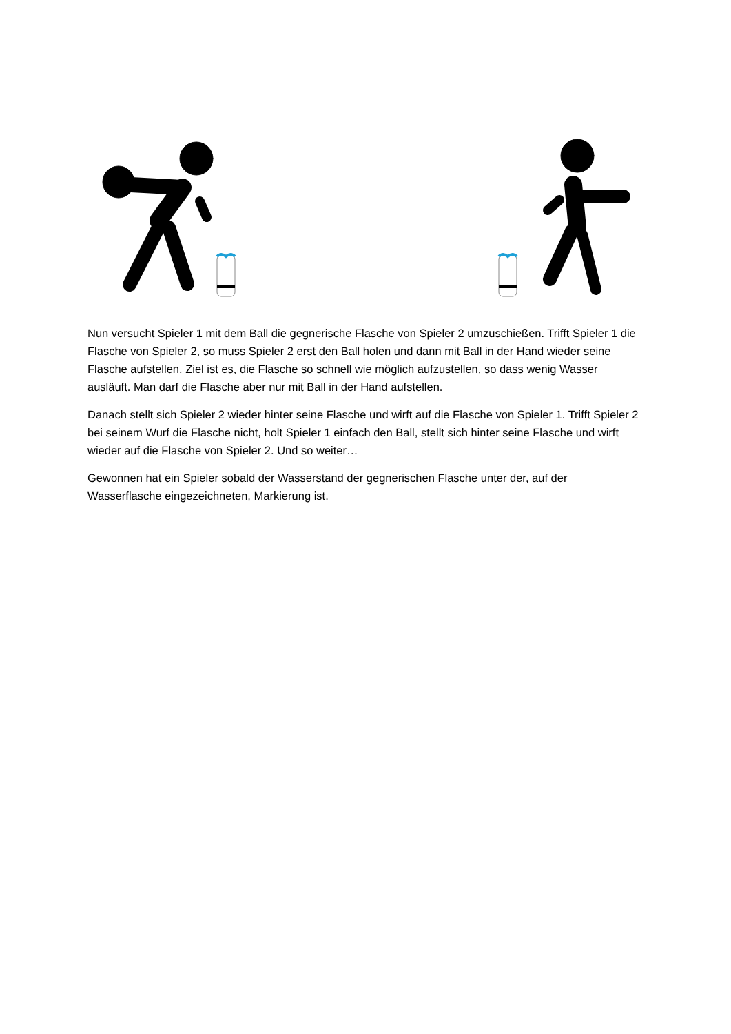Nun versucht Spieler 1 mit dem Ball die gegnerische Flasche von Spieler 2 umzuschießen. Trifft Spieler 1 die Flasche von Spieler 2, so muss Spieler 2 erst den Ball holen und dann mit Ball in der Hand wieder seine Flasche aufstellen. Ziel ist es, die Flasche so schnell wie möglich aufzustellen, so dass wenig Wasser ausläuft. Man darf die Flasche aber nur mit Ball in der Hand aufstellen.
Danach stellt sich Spieler 2 wieder hinter seine Flasche und wirft auf die Flasche von Spieler 1. Trifft Spieler 2 bei seinem Wurf die Flasche nicht, holt Spieler 1 einfach den Ball, stellt sich hinter seine Flasche und wirft wieder auf die Flasche von Spieler 2. Und so weiter…
Gewonnen hat ein Spieler sobald der Wasserstand der gegnerischen Flasche unter der, auf der Wasserflasche eingezeichneten, Markierung ist.